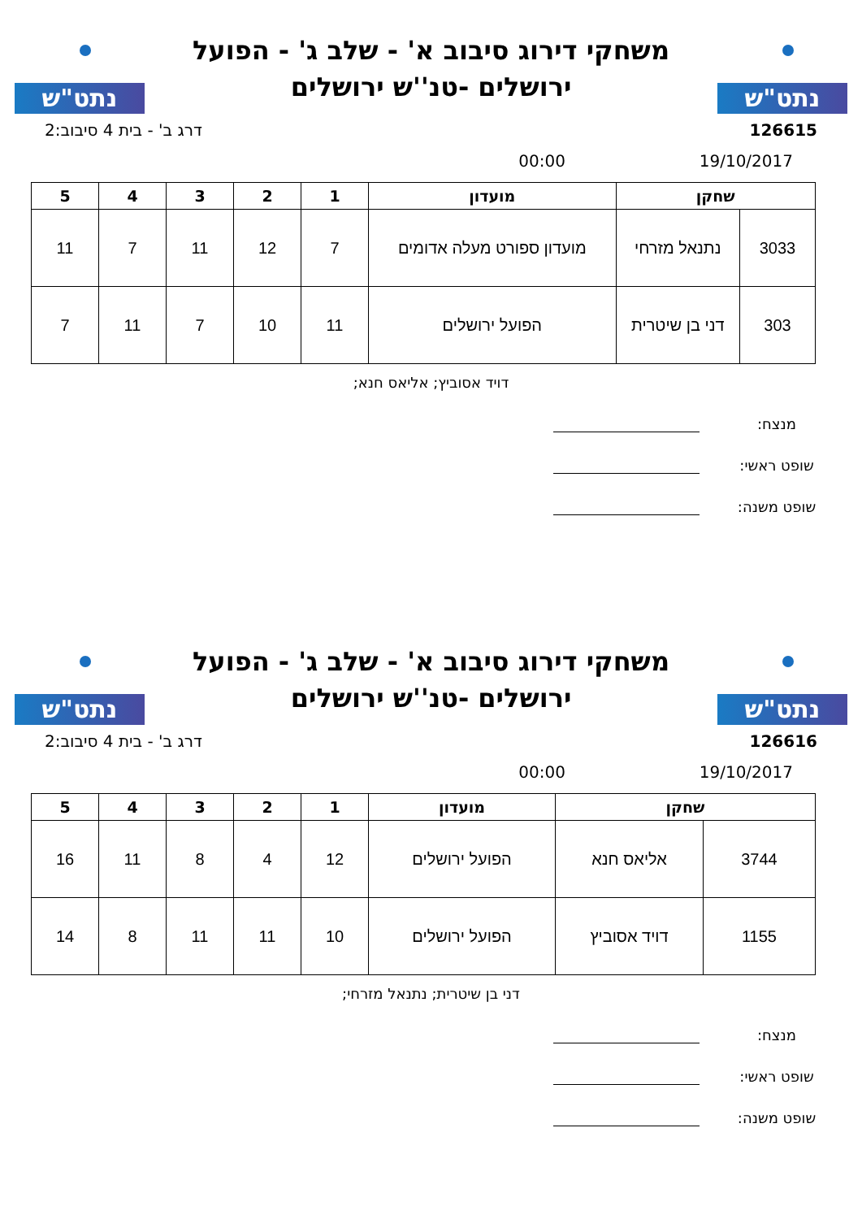נתט"ש
משחקי דירוג סיבוב א' - שלב ג' - הפועל ירושלים -טנ''ש ירושלים
נתט"ש
126615 דרג ב' - בית 4 סיבוב:2
19/10/2017 00:00
| שחקן | | מועדון | 1 | 2 | 3 | 4 | 5 |
| --- | --- | --- | --- | --- | --- | --- | --- |
| 3033 | נתנאל מזרחי | מועדון ספורט מעלה אדומים | 7 | 12 | 11 | 7 | 11 |
| 303 | דני בן שיטרית | הפועל ירושלים | 11 | 10 | 7 | 11 | 7 |
דויד אסוביץ; אליאס חנא;
מנצח:
שופט ראשי:
שופט משנה:
נתט"ש
משחקי דירוג סיבוב א' - שלב ג' - הפועל ירושלים -טנ''ש ירושלים
נתט"ש
126616 דרג ב' - בית 4 סיבוב:2
19/10/2017 00:00
| שחקן | | מועדון | 1 | 2 | 3 | 4 | 5 |
| --- | --- | --- | --- | --- | --- | --- | --- |
| 3744 | אליאס חנא | הפועל ירושלים | 12 | 4 | 8 | 11 | 16 |
| 1155 | דויד אסוביץ | הפועל ירושלים | 10 | 11 | 11 | 8 | 14 |
דני בן שיטרית; נתנאל מזרחי;
מנצח:
שופט ראשי:
שופט משנה: